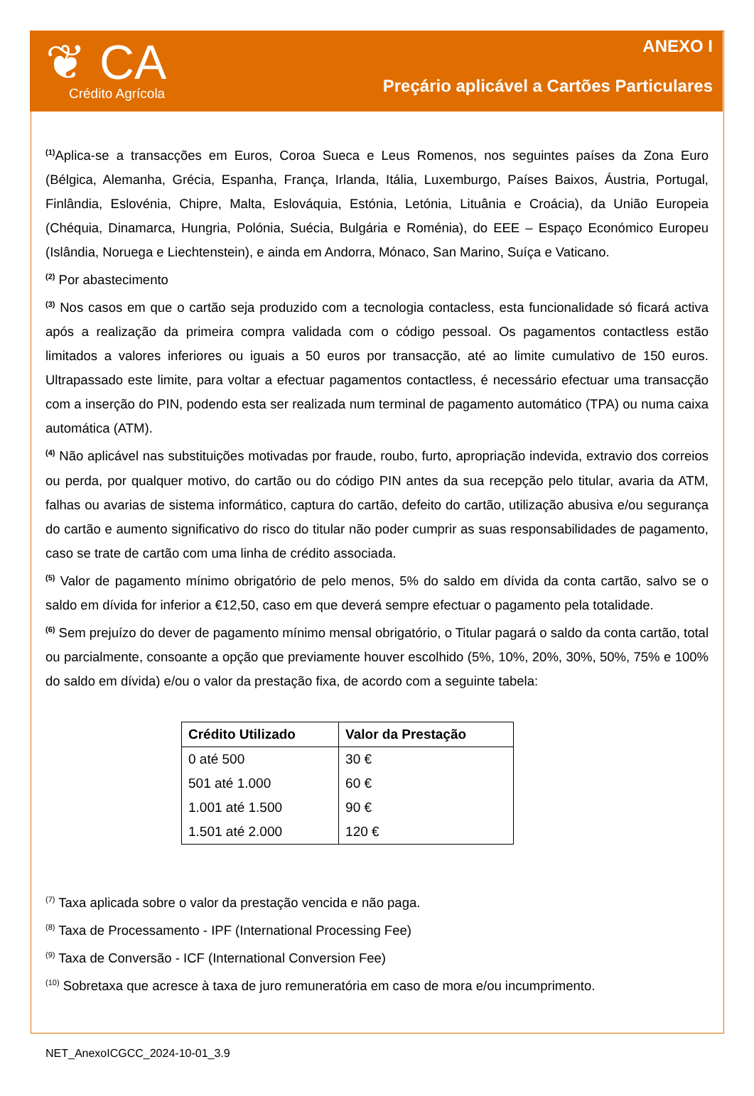❦ CA
Crédito Agrícola
ANEXO I
Preçário aplicável a Cartões Particulares
<sup>(1)</sup> Aplica-se a transacções em Euros, Coroa Sueca e Leus Romenos, nos seguintes países da Zona Euro (Bélgica, Alemanha, Grécia, Espanha, França, Irlanda, Itália, Luxemburgo, Países Baixos, Áustria, Portugal, Finlândia, Eslovénia, Chipre, Malta, Eslováquia, Estónia, Letónia, Lituânia e Croácia), da União Europeia (Chéquia, Dinamarca, Hungria, Polónia, Suécia, Bulgária e Roménia), do EEE – Espaço Económico Europeu (Islândia, Noruega e Liechtenstein), e ainda em Andorra, Mónaco, San Marino, Suíça e Vaticano.
<sup>(2)</sup> Por abastecimento
<sup>(3)</sup> Nos casos em que o cartão seja produzido com a tecnologia contacless, esta funcionalidade só ficará activa após a realização da primeira compra validada com o código pessoal. Os pagamentos contactless estão limitados a valores inferiores ou iguais a 50 euros por transacção, até ao limite cumulativo de 150 euros. Ultrapassado este limite, para voltar a efectuar pagamentos contactless, é necessário efectuar uma transacção com a inserção do PIN, podendo esta ser realizada num terminal de pagamento automático (TPA) ou numa caixa automática (ATM).
<sup>(4)</sup> Não aplicável nas substituições motivadas por fraude, roubo, furto, apropriação indevida, extravio dos correios ou perda, por qualquer motivo, do cartão ou do código PIN antes da sua recepção pelo titular, avaria da ATM, falhas ou avarias de sistema informático, captura do cartão, defeito do cartão, utilização abusiva e/ou segurança do cartão e aumento significativo do risco do titular não poder cumprir as suas responsabilidades de pagamento, caso se trate de cartão com uma linha de crédito associada.
<sup>(5)</sup> Valor de pagamento mínimo obrigatório de pelo menos, 5% do saldo em dívida da conta cartão, salvo se o saldo em dívida for inferior a €12,50, caso em que deverá sempre efectuar o pagamento pela totalidade.
<sup>(6)</sup> Sem prejuízo do dever de pagamento mínimo mensal obrigatório, o Titular pagará o saldo da conta cartão, total ou parcialmente, consoante a opção que previamente houver escolhido (5%, 10%, 20%, 30%, 50%, 75% e 100% do saldo em dívida) e/ou o valor da prestação fixa, de acordo com a seguinte tabela:
| Crédito Utilizado | Valor da Prestação |
| --- | --- |
| 0 até 500 | 30 € |
| 501 até 1.000 | 60 € |
| 1.001 até 1.500 | 90 € |
| 1.501 até 2.000 | 120 € |
<sup>(7)</sup> Taxa aplicada sobre o valor da prestação vencida e não paga.
<sup>(8)</sup> Taxa de Processamento - IPF (International Processing Fee)
<sup>(9)</sup> Taxa de Conversão - ICF (International Conversion Fee)
<sup>(10)</sup> Sobretaxa que acresce à taxa de juro remuneratória em caso de mora e/ou incumprimento.
NET_AnexoICGCC_2024-10-01_3.9